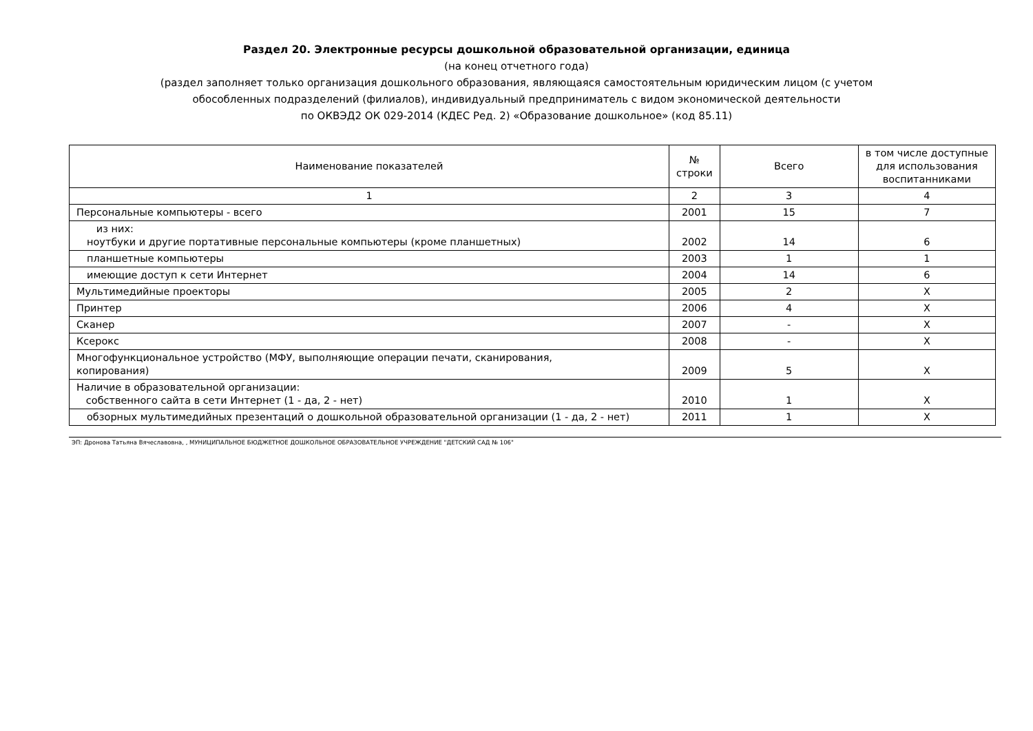Раздел 20. Электронные ресурсы дошкольной образовательной организации, единица
(на конец отчетного года)
(раздел заполняет только организация дошкольного образования, являющаяся самостоятельным юридическим лицом (с учетом
обособленных подразделений (филиалов), индивидуальный предприниматель с видом экономической деятельности
по ОКВЭД2 ОК 029-2014 (КДЕС Ред. 2) «Образование дошкольное» (код 85.11)
| Наименование показателей | № строки | Всего | в том числе доступные для использования воспитанниками |
| --- | --- | --- | --- |
| 1 | 2 | 3 | 4 |
| Персональные компьютеры - всего | 2001 | 15 | 7 |
| из них: ноутбуки и другие портативные персональные компьютеры (кроме планшетных) | 2002 | 14 | 6 |
| планшетные компьютеры | 2003 | 1 | 1 |
| имеющие доступ к сети Интернет | 2004 | 14 | 6 |
| Мультимедийные проекторы | 2005 | 2 | X |
| Принтер | 2006 | 4 | X |
| Сканер | 2007 | - | X |
| Ксерокс | 2008 | - | X |
| Многофункциональное устройство (МФУ, выполняющие операции печати, сканирования, копирования) | 2009 | 5 | X |
| Наличие в образовательной организации: собственного сайта в сети Интернет (1 - да, 2 - нет) | 2010 | 1 | X |
| обзорных мультимедийных презентаций о дошкольной образовательной организации (1 - да, 2 - нет) | 2011 | 1 | X |
ЭП: Дронова Татьяна Вячеславовна, , МУНИЦИПАЛЬНОЕ БЮДЖЕТНОЕ ДОШКОЛЬНОЕ ОБРАЗОВАТЕЛЬНОЕ УЧРЕЖДЕНИЕ "ДЕТСКИЙ САД № 106"